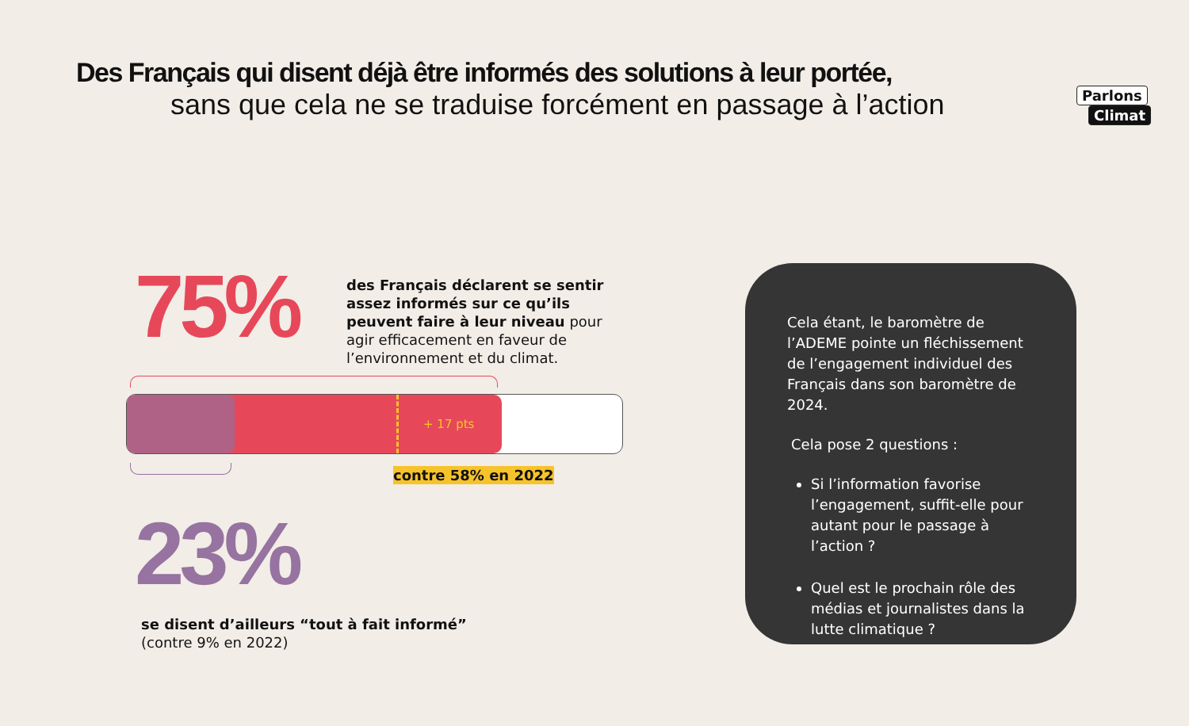Parlons
Climat
Des Français qui disent déjà être informés des solutions à leur portée,
sans que cela ne se traduise forcément en passage à l’action
75%
des Français déclarent se sentir assez informés sur ce qu’ils peuvent faire à leur niveau pour agir efficacement en faveur de l’environnement et du climat.
+ 17 pts
contre 58% en 2022
23%
se disent d’ailleurs “tout à fait informé”
(contre 9% en 2022)
Cela étant, le baromètre de l’ADEME pointe un fléchissement de l’engagement individuel des Français dans son baromètre de 2024.
Cela pose 2 questions :
Si l’information favorise l’engagement, suffit-elle pour autant pour le passage à l’action ?
Quel est le prochain rôle des médias et journalistes dans la lutte climatique ?